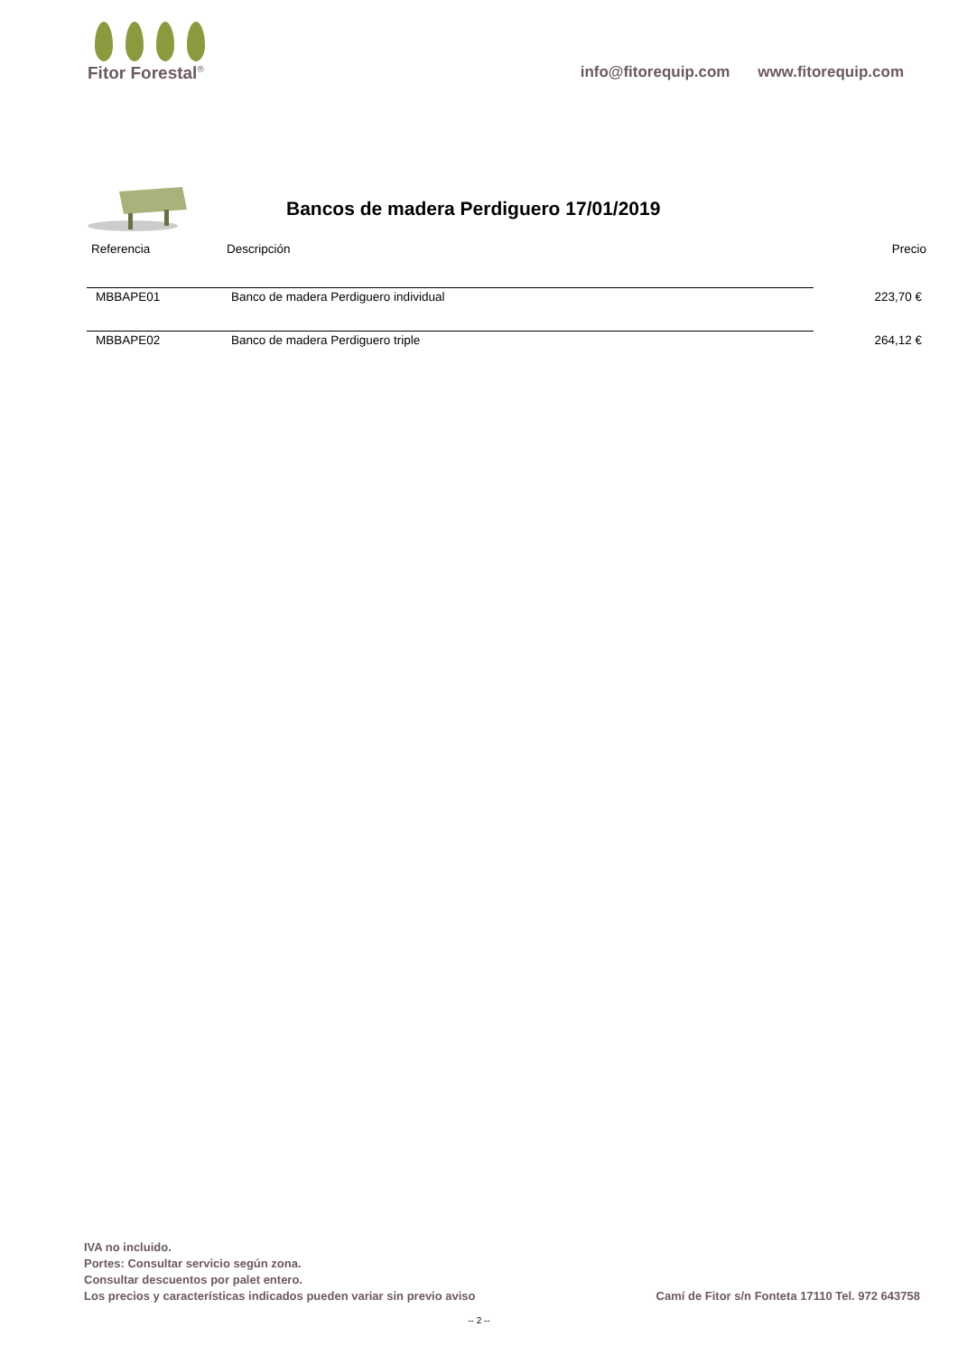Fitor Forestal<sup>®</sup>
info@fitorequip.com www.fitorequip.com
Bancos de madera Perdiguero 17/01/2019
| Referencia | Descripción | Precio |
| --- | --- | --- |
| MBBAPE01 | Banco de madera Perdiguero individual | 223,70 € |
| MBBAPE02 | Banco de madera Perdiguero triple | 264,12 € |
IVA no incluido.
Portes: Consultar servicio según zona.
Consultar descuentos por palet entero.
Los precios y características indicados pueden variar sin previo aviso
Camí de Fitor s/n Fonteta 17110 Tel. 972 643758
-- 2 --